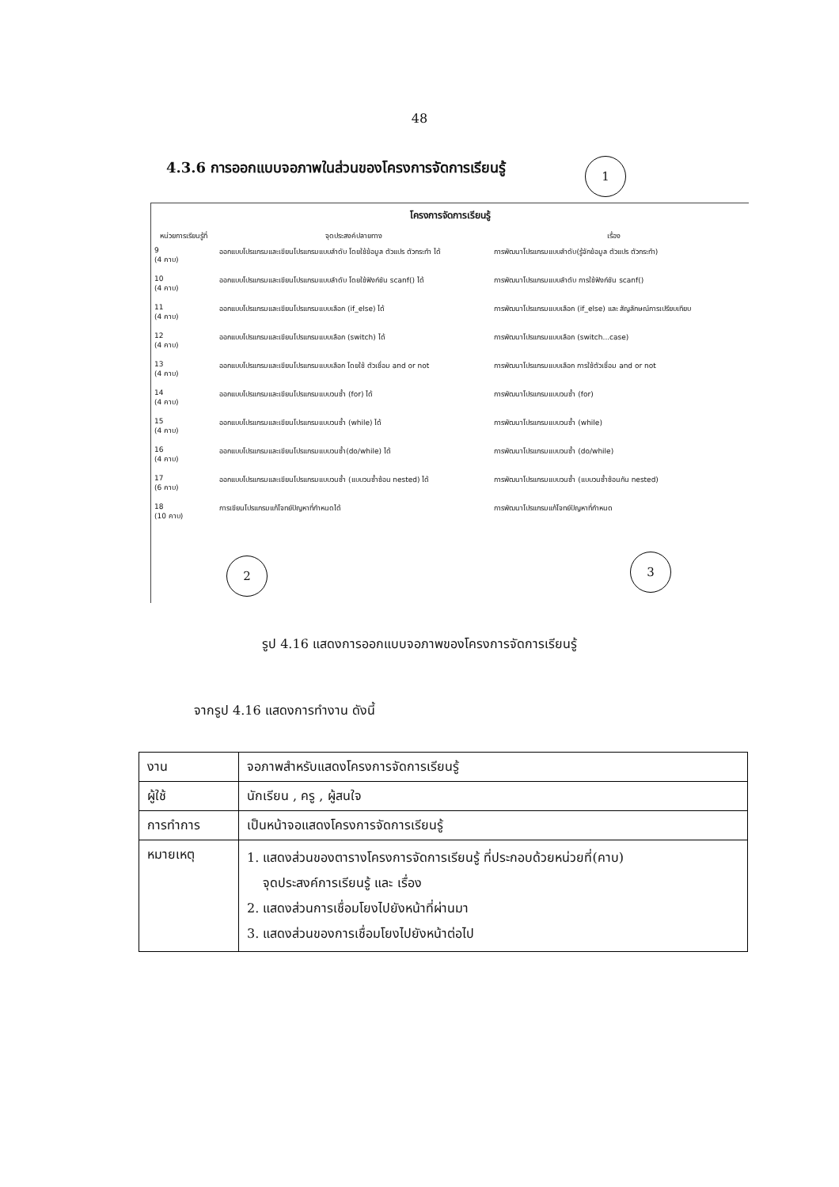48
4.3.6 การออกแบบจอภาพในส่วนของโครงการจัดการเรียนรู้
1
โครงการจัดการเรียนรู้
| หน่วยการเรียนรู้ที่ | จุดประสงค์ปลายทาง | เรื่อง |
| --- | --- | --- |
| 9 (4 คาบ) | ออกแบบโปรแกรมและเขียนโปรแกรมแบบลำดับ โดยใช้ข้อมูล ตัวแปร ตัวกระทำ ได้ | การพัฒนาโปรแกรมแบบลำดับ(รู้จักข้อมูล ตัวแปร ตัวกระทำ) |
| 10 (4 คาบ) | ออกแบบโปรแกรมและเขียนโปรแกรมแบบลำดับ โดยใช้ฟังก์ชัน scanf() ได้ | การพัฒนาโปรแกรมแบบลำดับ การใช้ฟังก์ชัน scanf() |
| 11 (4 คาบ) | ออกแบบโปรแกรมและเขียนโปรแกรมแบบเลือก (if_else) ได้ | การพัฒนาโปรแกรมแบบเลือก (if_else) และ สัญลักษณ์การเปรียบเทียบ |
| 12 (4 คาบ) | ออกแบบโปรแกรมและเขียนโปรแกรมแบบเลือก (switch) ได้ | การพัฒนาโปรแกรมแบบเลือก (switch...case) |
| 13 (4 คาบ) | ออกแบบโปรแกรมและเขียนโปรแกรมแบบเลือก โดยใช้ ตัวเชื่อม and or not | การพัฒนาโปรแกรมแบบเลือก การใช้ตัวเชื่อม and or not |
| 14 (4 คาบ) | ออกแบบโปรแกรมและเขียนโปรแกรมแบบวนซ้ำ (for) ได้ | การพัฒนาโปรแกรมแบบวนซ้ำ (for) |
| 15 (4 คาบ) | ออกแบบโปรแกรมและเขียนโปรแกรมแบบวนซ้ำ (while) ได้ | การพัฒนาโปรแกรมแบบวนซ้ำ (while) |
| 16 (4 คาบ) | ออกแบบโปรแกรมและเขียนโปรแกรมแบบวนซ้ำ(do/while) ได้ | การพัฒนาโปรแกรมแบบวนซ้ำ (do/while) |
| 17 (6 คาบ) | ออกแบบโปรแกรมและเขียนโปรแกรมแบบวนซ้ำ (แบบวนซ้ำซ้อน nested) ได้ | การพัฒนาโปรแกรมแบบวนซ้ำ (แบบวนซ้ำซ้อนกัน nested) |
| 18 (10 คาบ) | การเขียนโปรแกรมแก้โจทย์ปัญหาที่กำหนดได้ | การพัฒนาโปรแกรมแก้โจทย์ปัญหาที่กำหนด |
2 3
รูป 4.16 แสดงการออกแบบจอภาพของโครงการจัดการเรียนรู้
จากรูป 4.16 แสดงการทำงาน ดังนี้
| งาน | จอภาพสำหรับแสดงโครงการจัดการเรียนรู้ |
| ผู้ใช้ | นักเรียน , ครู , ผู้สนใจ |
| การทำการ | เป็นหน้าจอแสดงโครงการจัดการเรียนรู้ |
| หมายเหตุ | 1. แสดงส่วนของตารางโครงการจัดการเรียนรู้ ที่ประกอบด้วยหน่วยที่(คาบ) จุดประสงค์การเรียนรู้ และ เรื่อง 2. แสดงส่วนการเชื่อมโยงไปยังหน้าที่ผ่านมา 3. แสดงส่วนของการเชื่อมโยงไปยังหน้าต่อไป |